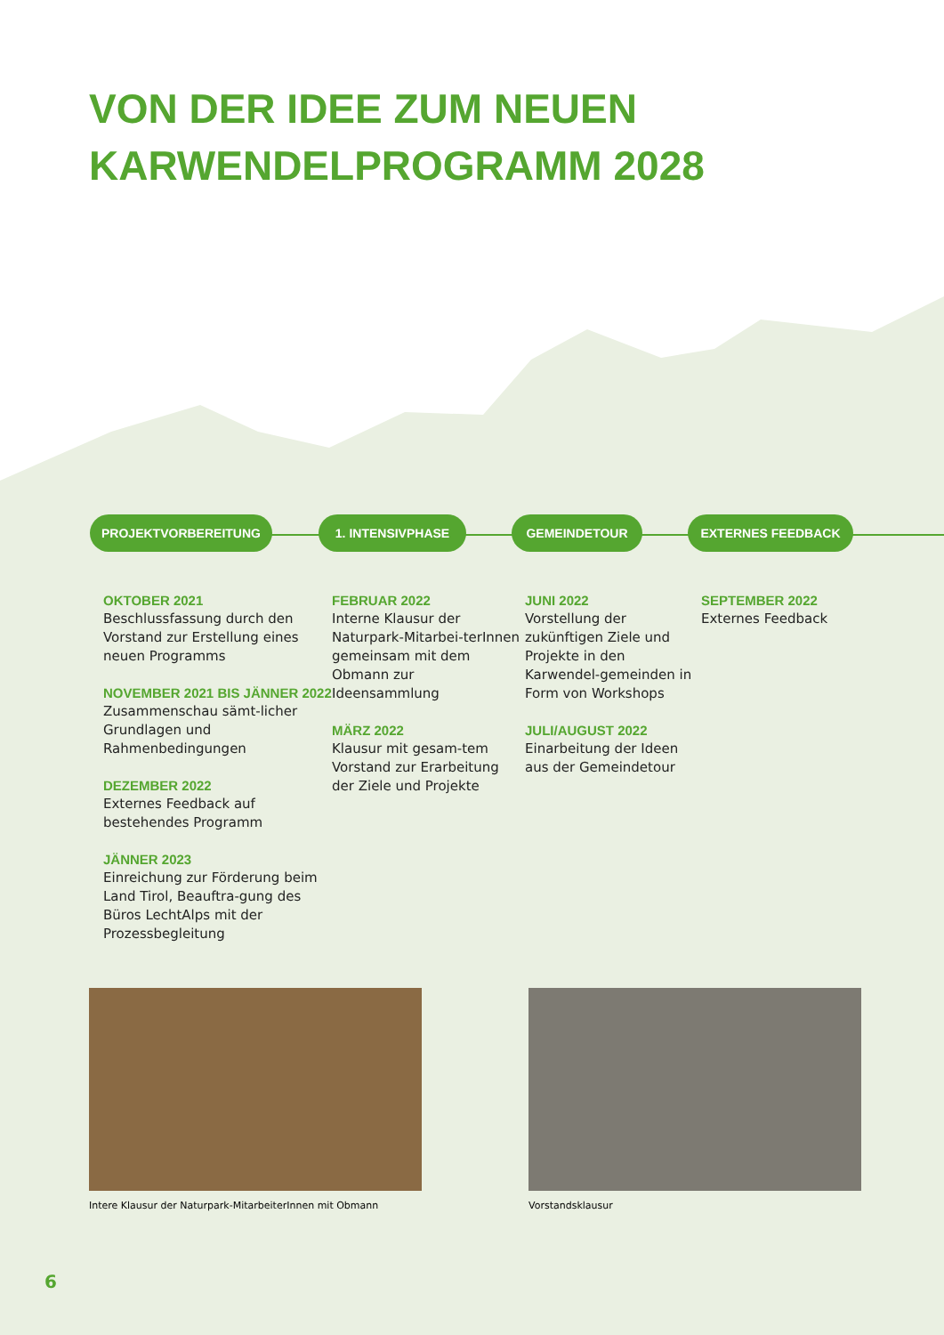VON DER IDEE ZUM NEUEN
KARWENDELPROGRAMM 2028
PROJEKTVORBEREITUNG 1. INTENSIVPHASE GEMEINDETOUR EXTERNES FEEDBACK
OKTOBER 2021
Beschlussfassung durch den Vorstand zur Erstellung eines neuen Programms
NOVEMBER 2021 BIS JÄNNER 2022
Zusammenschau sämt-licher Grundlagen und Rahmenbedingungen
DEZEMBER 2022
Externes Feedback auf bestehendes Programm
JÄNNER 2023
Einreichung zur Förderung beim Land Tirol, Beauftra-gung des Büros LechtAlps mit der Prozessbegleitung
FEBRUAR 2022
Interne Klausur der Naturpark-Mitarbei-terInnen gemeinsam mit dem Obmann zur Ideensammlung
MÄRZ 2022
Klausur mit gesam-tem Vorstand zur Erarbeitung der Ziele und Projekte
JUNI 2022
Vorstellung der zukünftigen Ziele und Projekte in den Karwendel-gemeinden in Form von Workshops
JULI/AUGUST 2022
Einarbeitung der Ideen aus der Gemeindetour
SEPTEMBER 2022
Externes Feedback
Intere Klausur der Naturpark-MitarbeiterInnen mit Obmann
Vorstandsklausur
6